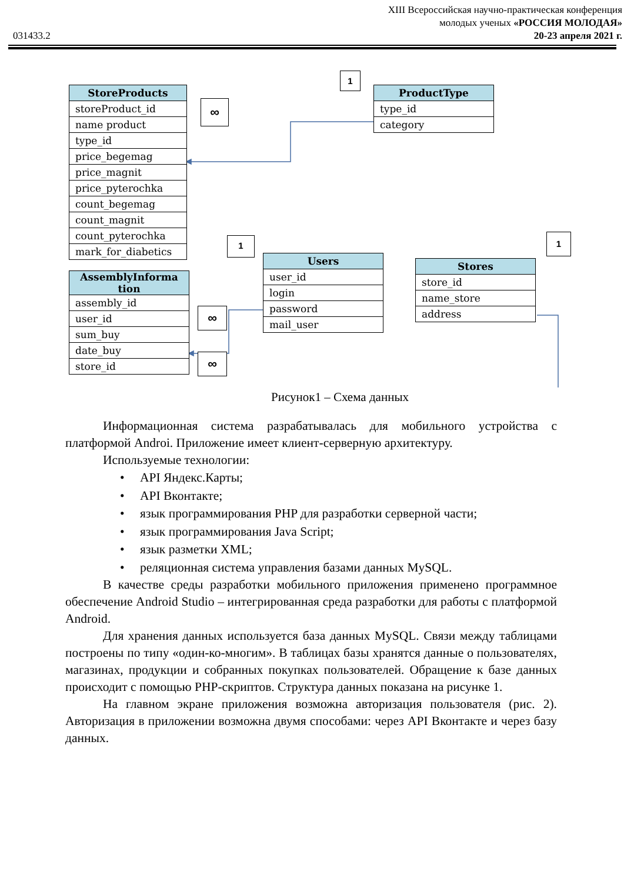XIII Всероссийская научно-практическая конференция
молодых ученых «РОССИЯ МОЛОДАЯ»
031433.2 20-23 апреля 2021 г.
| StoreProducts |
| --- |
| storeProduct_id |
| name product |
| type_id |
| price_begemag |
| price_magnit |
| price_pyterochka |
| count_begemag |
| count_magnit |
| count_pyterochka |
| mark_for_diabetics |
∞ 1
| ProductType |
| --- |
| type_id |
| category |
| AssemblyInforma tion |
| --- |
| assembly_id |
| user_id |
| sum_buy |
| date_buy |
| store_id |
∞ ∞
1
| Users |
| --- |
| user_id |
| login |
| password |
| mail_user |
| Stores |
| --- |
| store_id |
| name_store |
| address |
1
Рисунок1 – Схема данных
Информационная система разрабатывалась для мобильного устройства с платформой Androi. Приложение имеет клиент-серверную архитектуру.
Используемые технологии:
• API Яндекс.Карты;
• API Вконтакте;
• язык программирования PHP для разработки серверной части;
• язык программирования Java Script;
• язык разметки XML;
• реляционная система управления базами данных MySQL.
В качестве среды разработки мобильного приложения применено программное обеспечение Android Studio – интегрированная среда разработки для работы с платформой Android.
Для хранения данных используется база данных MySQL. Связи между таблицами построены по типу «один-ко-многим». В таблицах базы хранятся данные о пользователях, магазинах, продукции и собранных покупках пользователей. Обращение к базе данных происходит с помощью PHP-скриптов. Структура данных показана на рисунке 1.
На главном экране приложения возможна авторизация пользователя (рис. 2). Авторизация в приложении возможна двумя способами: через API Вконтакте и через базу данных.